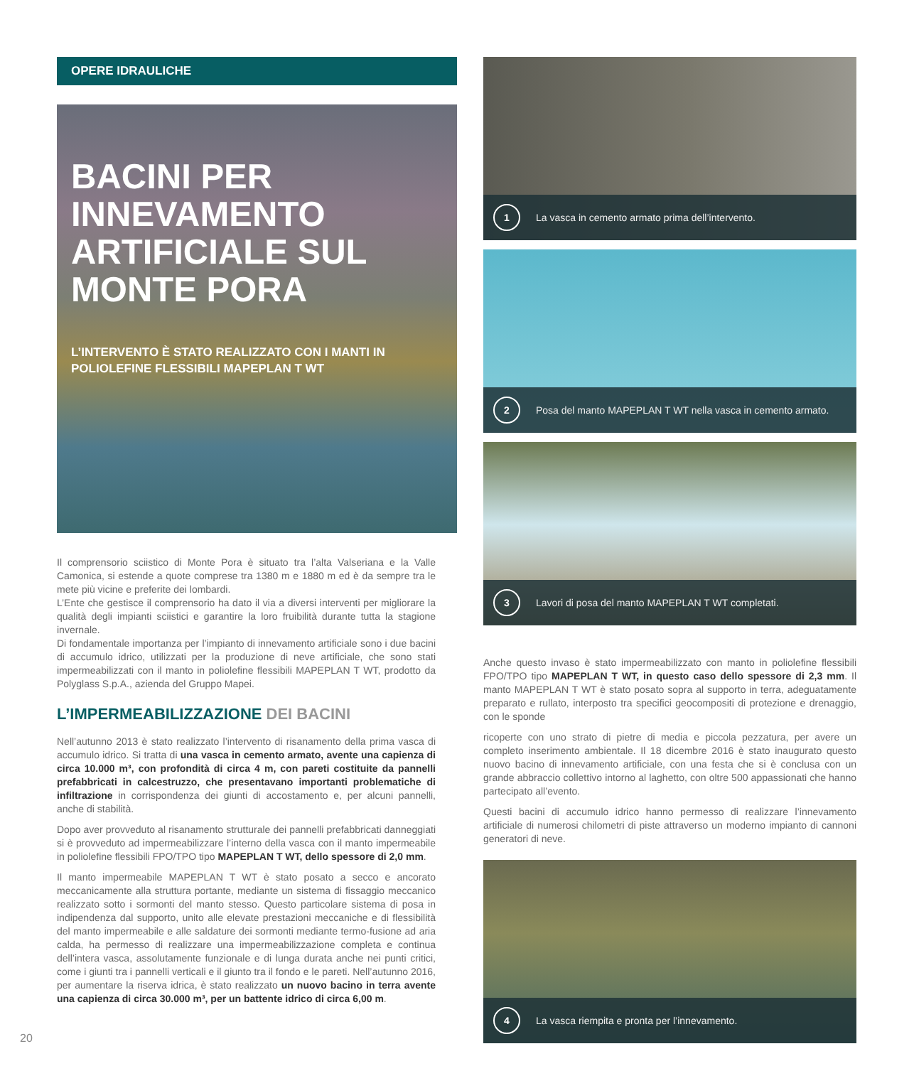OPERE IDRAULICHE
BACINI PER INNEVAMENTO ARTIFICIALE SUL MONTE PORA
L’INTERVENTO È STATO REALIZZATO CON I MANTI IN POLIOLEFINE FLESSIBILI MAPEPLAN T WT
Il comprensorio sciistico di Monte Pora è situato tra l’alta Valseriana e la Valle Camonica, si estende a quote comprese tra 1380 m e 1880 m ed è da sempre tra le mete più vicine e preferite dei lombardi.
L’Ente che gestisce il comprensorio ha dato il via a diversi interventi per migliorare la qualità degli impianti sciistici e garantire la loro fruibilità durante tutta la stagione invernale.
Di fondamentale importanza per l’impianto di innevamento artificiale sono i due bacini di accumulo idrico, utilizzati per la produzione di neve artificiale, che sono stati impermeabilizzati con il manto in poliolefine flessibili MAPEPLAN T WT, prodotto da Polyglass S.p.A., azienda del Gruppo Mapei.
L’IMPERMEABILIZZAZIONE DEI BACINI
Nell’autunno 2013 è stato realizzato l’intervento di risanamento della prima vasca di accumulo idrico. Si tratta di una vasca in cemento armato, avente una capienza di circa 10.000 m³, con profondità di circa 4 m, con pareti costituite da pannelli prefabbricati in calcestruzzo, che presentavano importanti problematiche di infiltrazione in corrispondenza dei giunti di accostamento e, per alcuni pannelli, anche di stabilità.
Dopo aver provveduto al risanamento strutturale dei pannelli prefabbricati danneggiati si è provveduto ad impermeabilizzare l’interno della vasca con il manto impermeabile in poliolefine flessibili FPO/TPO tipo MAPEPLAN T WT, dello spessore di 2,0 mm.
Il manto impermeabile MAPEPLAN T WT è stato posato a secco e ancorato meccanicamente alla struttura portante, mediante un sistema di fissaggio meccanico realizzato sotto i sormonti del manto stesso. Questo particolare sistema di posa in indipendenza dal supporto, unito alle elevate prestazioni meccaniche e di flessibilità del manto impermeabile e alle saldature dei sormonti mediante termo-fusione ad aria calda, ha permesso di realizzare una impermeabilizzazione completa e continua dell’intera vasca, assolutamente funzionale e di lunga durata anche nei punti critici, come i giunti tra i pannelli verticali e il giunto tra il fondo e le pareti. Nell’autunno 2016, per aumentare la riserva idrica, è stato realizzato un nuovo bacino in terra avente una capienza di circa 30.000 m³, per un battente idrico di circa 6,00 m.
1
La vasca in cemento armato prima dell’intervento.
2
Posa del manto MAPEPLAN T WT nella vasca in cemento armato.
3
Lavori di posa del manto MAPEPLAN T WT completati.
Anche questo invaso è stato impermeabilizzato con manto in poliolefine flessibili FPO/TPO tipo MAPEPLAN T WT, in questo caso dello spessore di 2,3 mm. Il manto MAPEPLAN T WT è stato posato sopra al supporto in terra, adeguatamente preparato e rullato, interposto tra specifici geocompositi di protezione e drenaggio, con le sponde
ricoperte con uno strato di pietre di media e piccola pezzatura, per avere un completo inserimento ambientale. Il 18 dicembre 2016 è stato inaugurato questo nuovo bacino di innevamento artificiale, con una festa che si è conclusa con un grande abbraccio collettivo intorno al laghetto, con oltre 500 appassionati che hanno partecipato all’evento.
Questi bacini di accumulo idrico hanno permesso di realizzare l’innevamento artificiale di numerosi chilometri di piste attraverso un moderno impianto di cannoni generatori di neve.
4
La vasca riempita e pronta per l’innevamento.
20